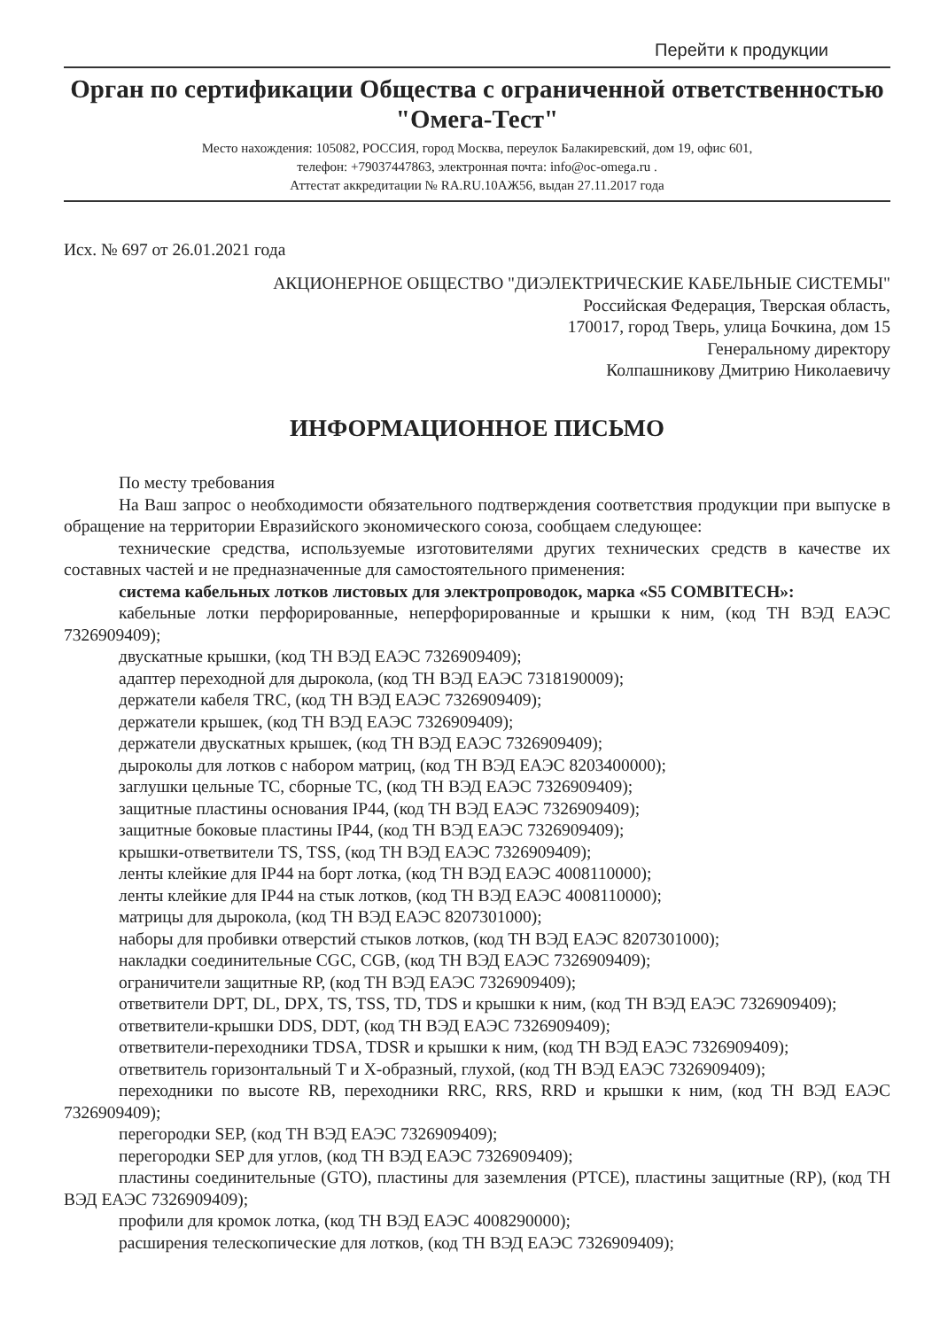Перейти к продукции
Орган по сертификации Общества с ограниченной ответственностью "Омега-Тест"
Место нахождения: 105082, РОССИЯ, город Москва, переулок Балакиревский, дом 19, офис 601,
телефон: +79037447863, электронная почта: info@oc-omega.ru .
Аттестат аккредитации № RA.RU.10АЖ56, выдан 27.11.2017 года
Исх. № 697 от 26.01.2021 года
АКЦИОНЕРНОЕ ОБЩЕСТВО "ДИЭЛЕКТРИЧЕСКИЕ КАБЕЛЬНЫЕ СИСТЕМЫ"
Российская Федерация, Тверская область,
170017, город Тверь, улица Бочкина, дом 15
Генеральному директору
Колпашникову Дмитрию Николаевичу
ИНФОРМАЦИОННОЕ ПИСЬМО
По месту требования
На Ваш запрос о необходимости обязательного подтверждения соответствия продукции при выпуске в обращение на территории Евразийского экономического союза, сообщаем следующее:
технические средства, используемые изготовителями других технических средств в качестве их составных частей и не предназначенные для самостоятельного применения:
система кабельных лотков листовых для электропроводок, марка «S5 COMBITECH»:
кабельные лотки перфорированные, неперфорированные и крышки к ним, (код ТН ВЭД ЕАЭС 7326909409);
двускатные крышки, (код ТН ВЭД ЕАЭС 7326909409);
адаптер переходной для дырокола, (код ТН ВЭД ЕАЭС 7318190009);
держатели кабеля TRC, (код ТН ВЭД ЕАЭС 7326909409);
держатели крышек, (код ТН ВЭД ЕАЭС 7326909409);
держатели двускатных крышек, (код ТН ВЭД ЕАЭС 7326909409);
дыроколы для лотков с набором матриц, (код ТН ВЭД ЕАЭС 8203400000);
заглушки цельные TC, сборные TC, (код ТН ВЭД ЕАЭС 7326909409);
защитные пластины основания IP44, (код ТН ВЭД ЕАЭС 7326909409);
защитные боковые пластины IP44, (код ТН ВЭД ЕАЭС 7326909409);
крышки-ответвители TS, TSS, (код ТН ВЭД ЕАЭС 7326909409);
ленты клейкие для IP44 на борт лотка, (код ТН ВЭД ЕАЭС 4008110000);
ленты клейкие для IP44 на стык лотков, (код ТН ВЭД ЕАЭС 4008110000);
матрицы для дырокола, (код ТН ВЭД ЕАЭС 8207301000);
наборы для пробивки отверстий стыков лотков, (код ТН ВЭД ЕАЭС 8207301000);
накладки соединительные CGC, CGB, (код ТН ВЭД ЕАЭС 7326909409);
ограничители защитные RP, (код ТН ВЭД ЕАЭС 7326909409);
ответвители DPT, DL, DPX, TS, TSS, TD, TDS и крышки к ним, (код ТН ВЭД ЕАЭС 7326909409);
ответвители-крышки DDS, DDT, (код ТН ВЭД ЕАЭС 7326909409);
ответвители-переходники TDSA, TDSR и крышки к ним, (код ТН ВЭД ЕАЭС 7326909409);
ответвитель горизонтальный T и X-образный, глухой, (код ТН ВЭД ЕАЭС 7326909409);
переходники по высоте RB, переходники RRC, RRS, RRD и крышки к ним, (код ТН ВЭД ЕАЭС 7326909409);
перегородки SEP, (код ТН ВЭД ЕАЭС 7326909409);
перегородки SEP для углов, (код ТН ВЭД ЕАЭС 7326909409);
пластины соединительные (GTO), пластины для заземления (PTCE), пластины защитные (RP), (код ТН ВЭД ЕАЭС 7326909409);
профили для кромок лотка, (код ТН ВЭД ЕАЭС 4008290000);
расширения телескопические для лотков, (код ТН ВЭД ЕАЭС 7326909409);